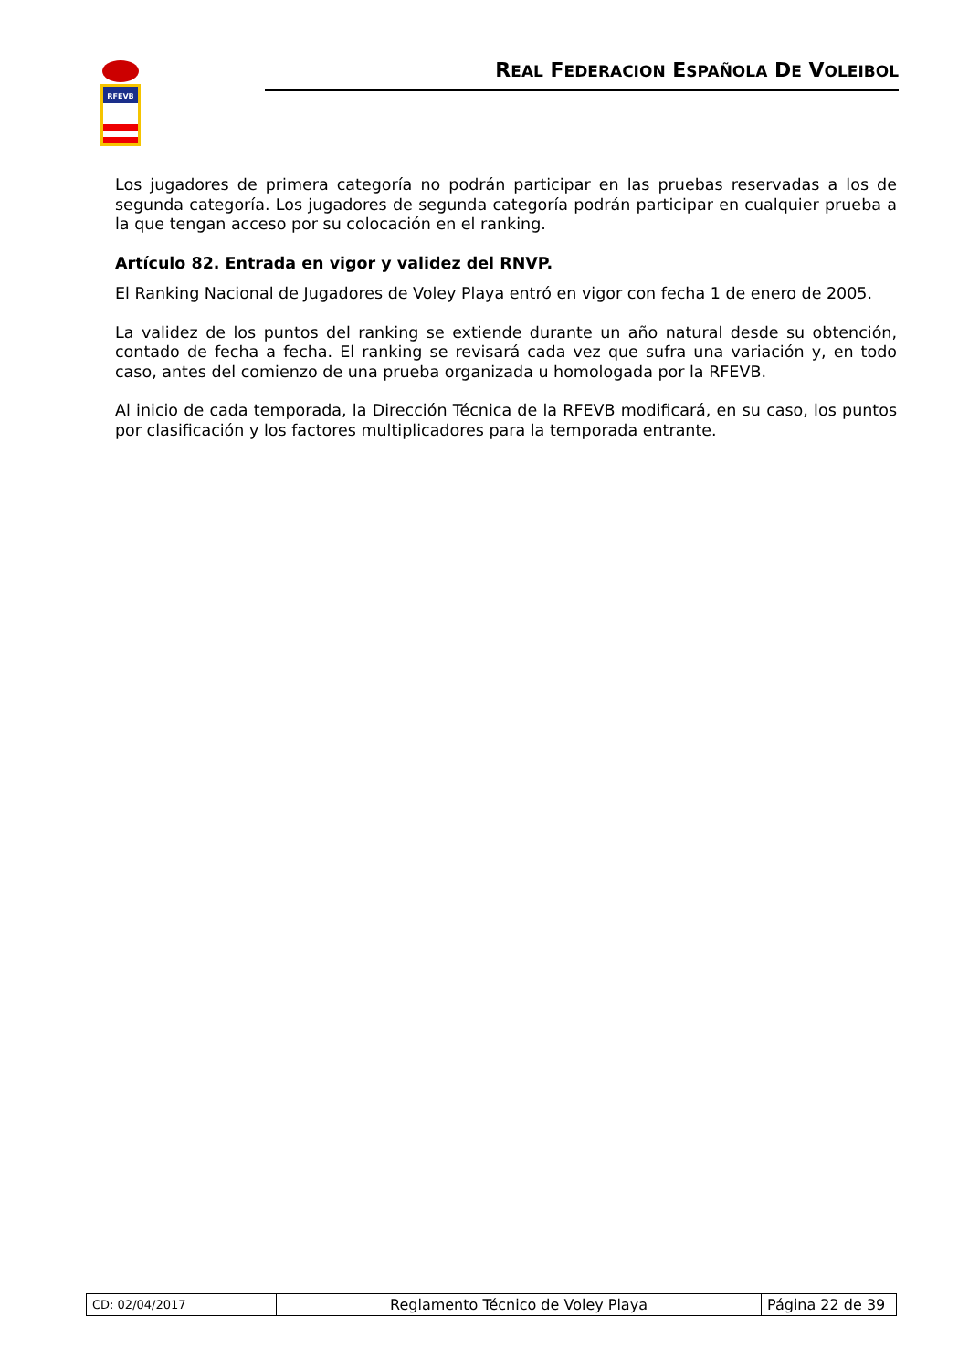RFEVB
REAL FEDERACION ESPAÑOLA DE VOLEIBOL
Los jugadores de primera categoría no podrán participar en las pruebas reservadas a los de segunda categoría. Los jugadores de segunda categoría podrán participar en cualquier prueba a la que tengan acceso por su colocación en el ranking.
Artículo 82. Entrada en vigor y validez del RNVP.
El Ranking Nacional de Jugadores de Voley Playa entró en vigor con fecha 1 de enero de 2005.
La validez de los puntos del ranking se extiende durante un año natural desde su obtención, contado de fecha a fecha. El ranking se revisará cada vez que sufra una variación y, en todo caso, antes del comienzo de una prueba organizada u homologada por la RFEVB.
Al inicio de cada temporada, la Dirección Técnica de la RFEVB modificará, en su caso, los puntos por clasificación y los factores multiplicadores para la temporada entrante.
| CD: 02/04/2017 | Reglamento Técnico de Voley Playa | Página 22 de 39 |